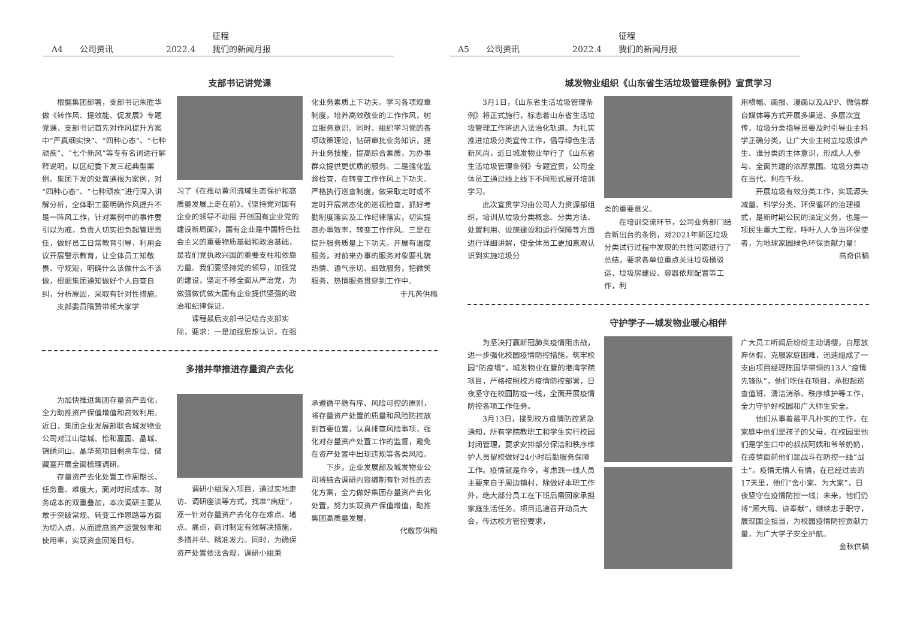A4
公司资讯
2022.4
征程
我们的新闻月报
支部书记讲党课
根据集团部署，支部书记朱胜华做《转作风、提效能、促发展》专题党课，支部书记首先对作风提升方案中“严真细实快”、“四种心态”、“七种顽疾”、“七个新风”等专有名词进行解释说明，以区纪委下发三起典型案例、集团下发的处置通报为案例，对“四种心态”、“七种顽疾”进行深入讲解分析，全体职工要明确作风提升不是一阵风工作，针对案例中的事件要引以为戒，负责人切实担负起管理责任，做好员工日常教育引导，利用会议开展警示教育，让全体员工知敬畏、守规矩，明确什么该做什么不该做，根据集团通知做好个人自查自纠，分析原因，采取有针对性措施。
支部委员隋赞带领大家学
习了《在推动黄河流域生态保护和高质量发展上走在前》、《坚持党对国有企业的领导不动摇 开创国有企业党的建设新局面》，国有企业是中国特色社会主义的重要物质基础和政治基础，是我们党执政兴国的重要支柱和依靠力量。我们要坚持党的领导，加强党的建设，坚定不移全面从严治党，为做强做优做大国有企业提供坚强的政治和纪律保证。
课程最后支部书记结合支部实际，要求：一是加强思想认识，在强
化业务素质上下功夫。学习各项规章制度，培养高效敬业的工作作风，树立服务意识。同时，组织学习党的各项政策理论，钻研审批业务知识，提升业务技能，提高综合素质，为办事群众提供更优质的服务。二是强化监督检查，在转变工作作风上下功夫。严格执行巡查制度，做采取定时或不定时开展常态化的巡视检查，抓好考勤制度落实及工作纪律落实，切实提高办事效率，转变工作作风。三是在提升服务质量上下功夫。开展有温度服务，对前来办事的服务对象要礼貌热情、语气亲切、细致服务，把微笑服务、热情服务贯穿到工作中。
于凡芮供稿
多措并举推进存量资产去化
为加快推进集团存量资产去化，全力助推资产保值增值和高效利用。近日，集团企业发展部联合城发物业公司对江山瑞城、怡和嘉园、晶城、锦绣河山、晶华苑项目剩余车位、储藏室开展全面梳理调研。
存量资产去化处置工作周期长、任务重、难度大，面对时间成本、财务成本的双重叠加，本次调研主要从敢于突破常规、转变工作思路等方面为切入点，从而提高资产运营效率和使用率，实现资金回笼目标。
调研小组深入项目，通过实地走访、调研座谈等方式，找准“病症”，逐一针对存量资产去化存在难点、堵点、痛点，商讨制定有效解决措施，多措并举、精准发力。同时，为确保资产处置依法合规，调研小组秉
承遵循平稳有序、风险可控的原则，将存量资产处置的质量和风险防控放到首要位置，认真排查风险事项，强化对存量资产处置工作的监督，避免在资产处置中出现违规等各类风险。
下步，企业发展部及城发物业公司将结合调研内容编制有针对性的去化方案，全力做好集团存量资产去化处置，努力实现资产保值增值，助推集团高质量发展。
代敬莎供稿
A5
公司资讯
2022.4
征程
我们的新闻月报
城发物业组织《山东省生活垃圾管理条例》宣贯学习
3月1日，《山东省生活垃圾管理条例》将正式施行，标志着山东省生活垃圾管理工作将进入法治化轨道。为扎实推进垃圾分类宣传工作，倡导绿色生活新风尚，近日城发物业举行了《山东省生活垃圾管理条例》专题宣贯，公司全体员工通过线上线下不同形式展开培训学习。
此次宣贯学习由公司人力资源部组织，培训从垃圾分类概念、分类方法、处置利用、设施建设和运行保障等方面进行详细讲解，使全体员工更加直观认识到实施垃圾分
类的重要意义。
在培训交流环节，公司业务部门结合新出台的条例，对2021年新区垃圾分类试行过程中发现的共性问题进行了总结，要求各单位重点关注垃圾桶驳运、垃圾房建设、容器依规配置等工作，利
用横幅、画报、漫画以及APP、微信群自媒体等方式开展多渠道、多层次宣传，垃圾分类指导员要及时引导业主科学正确分类，让广大业主树立垃圾谁产生、谁分类的主体意识，形成人人参与、全面共建的浓厚氛围。垃圾分类功在当代、利在千秋。
开展垃圾有效分类工作，实现源头减量、科学分类、环保循环的治理模式，是新时期公民的法定义务，也是一项民生重大工程，呼吁人人争当环保使者，为地球家园绿色环保贡献力量！
高奇供稿
守护学子—城发物业暖心相伴
为坚决打赢新冠肺炎疫情阻击战，进一步强化校园疫情防控措施，筑牢校园“防疫墙”，城发物业在管的港湾学院项目，严格按照校方疫情防控部署，日夜坚守在校园防疫一线，全面开展疫情防控各项工作任务。
3月13日，接到校方疫情防控紧急通知，所有学院教职工和学生实行校园封闭管理，要求安排部分保洁和秩序维护人员留校做好24小时后勤服务保障工作。疫情就是命令，考虑到一线人员主要来自于周边镇村，除做好本职工作外，绝大部分员工在下班后需回家承担家庭生活任务。项目迅速召开动员大会，传达校方管控要求，
广大员工听闻后纷纷主动请缨，自愿放弃休假、克服家庭困难，迅速组成了一支由项目经理陈国华带领的13人“疫情先锋队”，他们吃住在项目，承担起巡查值班、清洁消杀、秩序维护等工作，全力守护好校园和广大师生安全。
他们从事着最平凡朴实的工作，在家庭中他们是孩子的父母，在校园里他们是学生口中的叔叔阿姨和爷爷奶奶，在疫情面前他们是战斗在防控一线“战士”。疫情无情人有情，在已经过去的17天里，他们“舍小家、为大家”，日夜坚守在疫情防控一线；未来，他们仍将“顾大局、讲奉献”，继续忠于职守，展现国企担当，为校园疫情防控贡献力量，为广大学子安全护航。
金秋供稿